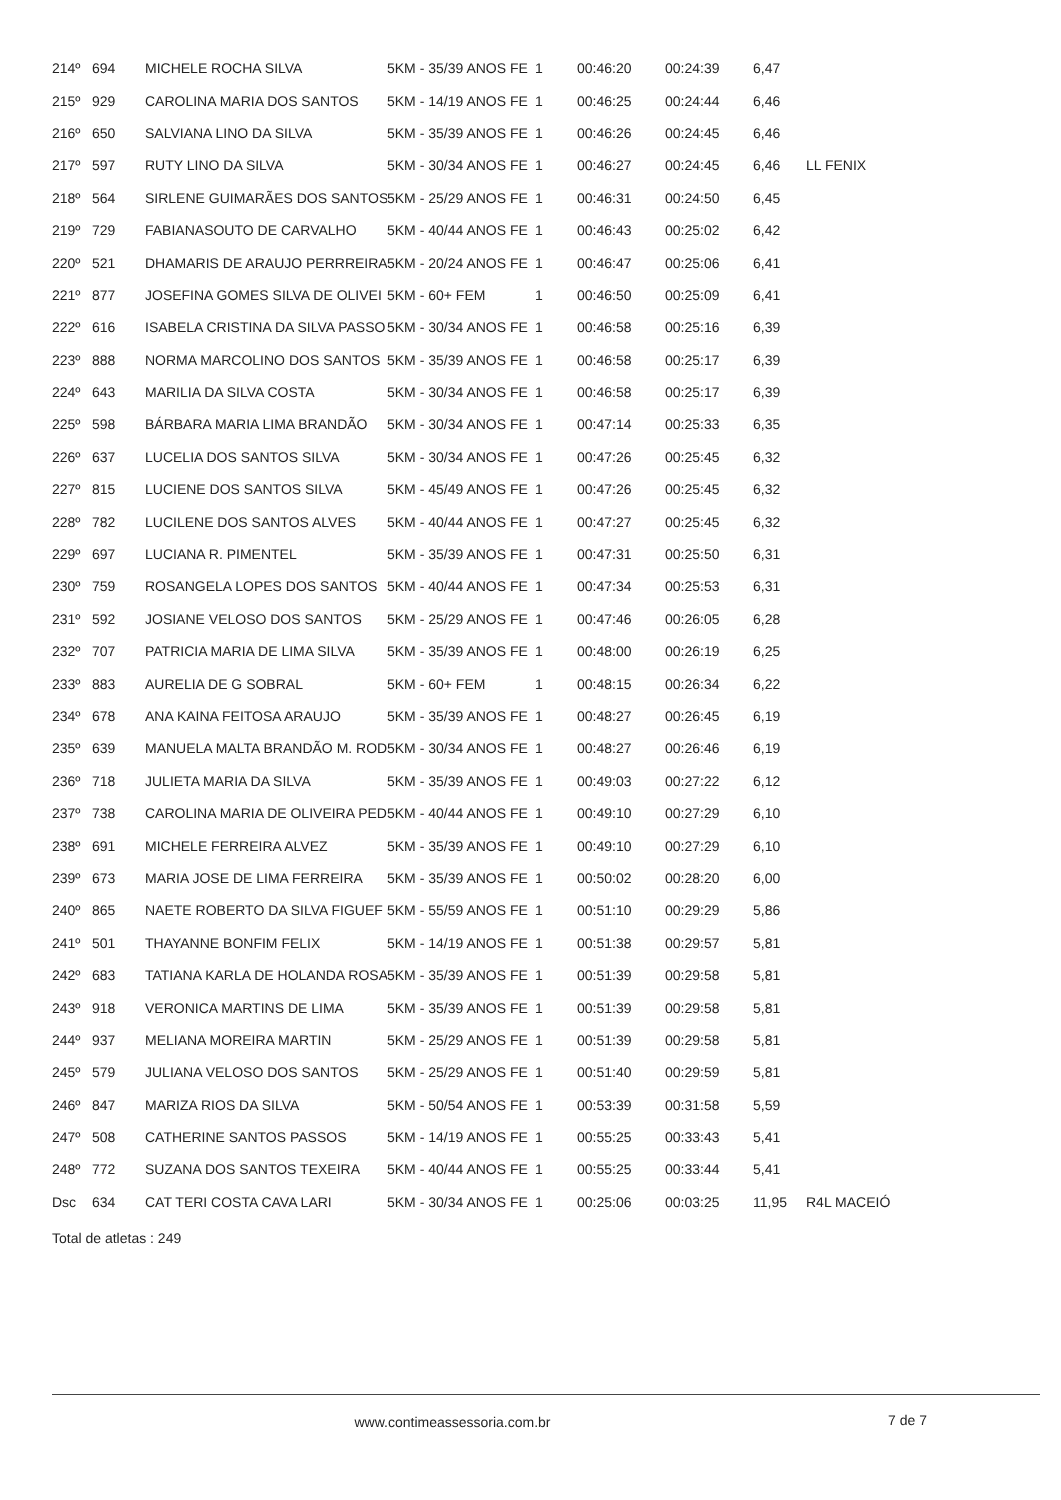| 214º | 694 | MICHELE ROCHA SILVA | 5KM - 35/39 ANOS FE | 1 | 00:46:20 | 00:24:39 | 6,47 | |
| 215º | 929 | CAROLINA MARIA DOS SANTOS | 5KM - 14/19 ANOS FE | 1 | 00:46:25 | 00:24:44 | 6,46 | |
| 216º | 650 | SALVIANA LINO DA SILVA | 5KM - 35/39 ANOS FE | 1 | 00:46:26 | 00:24:45 | 6,46 | |
| 217º | 597 | RUTY LINO DA SILVA | 5KM - 30/34 ANOS FE | 1 | 00:46:27 | 00:24:45 | 6,46 | LL FENIX |
| 218º | 564 | SIRLENE GUIMARÃES DOS SANTOS | 5KM - 25/29 ANOS FE | 1 | 00:46:31 | 00:24:50 | 6,45 | |
| 219º | 729 | FABIANASOUTO DE CARVALHO | 5KM - 40/44 ANOS FE | 1 | 00:46:43 | 00:25:02 | 6,42 | |
| 220º | 521 | DHAMARIS DE ARAUJO PERRREIRA | 5KM - 20/24 ANOS FE | 1 | 00:46:47 | 00:25:06 | 6,41 | |
| 221º | 877 | JOSEFINA GOMES SILVA DE OLIVEI | 5KM - 60+ FEM | 1 | 00:46:50 | 00:25:09 | 6,41 | |
| 222º | 616 | ISABELA CRISTINA DA SILVA PASSO | 5KM - 30/34 ANOS FE | 1 | 00:46:58 | 00:25:16 | 6,39 | |
| 223º | 888 | NORMA MARCOLINO DOS SANTOS | 5KM - 35/39 ANOS FE | 1 | 00:46:58 | 00:25:17 | 6,39 | |
| 224º | 643 | MARILIA DA SILVA COSTA | 5KM - 30/34 ANOS FE | 1 | 00:46:58 | 00:25:17 | 6,39 | |
| 225º | 598 | BÁRBARA MARIA LIMA BRANDÃO | 5KM - 30/34 ANOS FE | 1 | 00:47:14 | 00:25:33 | 6,35 | |
| 226º | 637 | LUCELIA DOS SANTOS SILVA | 5KM - 30/34 ANOS FE | 1 | 00:47:26 | 00:25:45 | 6,32 | |
| 227º | 815 | LUCIENE DOS SANTOS SILVA | 5KM - 45/49 ANOS FE | 1 | 00:47:26 | 00:25:45 | 6,32 | |
| 228º | 782 | LUCILENE DOS SANTOS ALVES | 5KM - 40/44 ANOS FE | 1 | 00:47:27 | 00:25:45 | 6,32 | |
| 229º | 697 | LUCIANA R. PIMENTEL | 5KM - 35/39 ANOS FE | 1 | 00:47:31 | 00:25:50 | 6,31 | |
| 230º | 759 | ROSANGELA LOPES DOS SANTOS | 5KM - 40/44 ANOS FE | 1 | 00:47:34 | 00:25:53 | 6,31 | |
| 231º | 592 | JOSIANE VELOSO DOS SANTOS | 5KM - 25/29 ANOS FE | 1 | 00:47:46 | 00:26:05 | 6,28 | |
| 232º | 707 | PATRICIA MARIA DE LIMA SILVA | 5KM - 35/39 ANOS FE | 1 | 00:48:00 | 00:26:19 | 6,25 | |
| 233º | 883 | AURELIA DE G SOBRAL | 5KM - 60+ FEM | 1 | 00:48:15 | 00:26:34 | 6,22 | |
| 234º | 678 | ANA KAINA FEITOSA ARAUJO | 5KM - 35/39 ANOS FE | 1 | 00:48:27 | 00:26:45 | 6,19 | |
| 235º | 639 | MANUELA MALTA BRANDÃO M. ROD | 5KM - 30/34 ANOS FE | 1 | 00:48:27 | 00:26:46 | 6,19 | |
| 236º | 718 | JULIETA MARIA DA SILVA | 5KM - 35/39 ANOS FE | 1 | 00:49:03 | 00:27:22 | 6,12 | |
| 237º | 738 | CAROLINA MARIA DE OLIVEIRA PED | 5KM - 40/44 ANOS FE | 1 | 00:49:10 | 00:27:29 | 6,10 | |
| 238º | 691 | MICHELE FERREIRA ALVEZ | 5KM - 35/39 ANOS FE | 1 | 00:49:10 | 00:27:29 | 6,10 | |
| 239º | 673 | MARIA JOSE DE LIMA FERREIRA | 5KM - 35/39 ANOS FE | 1 | 00:50:02 | 00:28:20 | 6,00 | |
| 240º | 865 | NAETE ROBERTO DA SILVA FIGUEF | 5KM - 55/59 ANOS FE | 1 | 00:51:10 | 00:29:29 | 5,86 | |
| 241º | 501 | THAYANNE BONFIM FELIX | 5KM - 14/19 ANOS FE | 1 | 00:51:38 | 00:29:57 | 5,81 | |
| 242º | 683 | TATIANA KARLA DE HOLANDA ROSA | 5KM - 35/39 ANOS FE | 1 | 00:51:39 | 00:29:58 | 5,81 | |
| 243º | 918 | VERONICA MARTINS DE LIMA | 5KM - 35/39 ANOS FE | 1 | 00:51:39 | 00:29:58 | 5,81 | |
| 244º | 937 | MELIANA MOREIRA MARTIN | 5KM - 25/29 ANOS FE | 1 | 00:51:39 | 00:29:58 | 5,81 | |
| 245º | 579 | JULIANA VELOSO DOS SANTOS | 5KM - 25/29 ANOS FE | 1 | 00:51:40 | 00:29:59 | 5,81 | |
| 246º | 847 | MARIZA RIOS DA SILVA | 5KM - 50/54 ANOS FE | 1 | 00:53:39 | 00:31:58 | 5,59 | |
| 247º | 508 | CATHERINE SANTOS PASSOS | 5KM - 14/19 ANOS FE | 1 | 00:55:25 | 00:33:43 | 5,41 | |
| 248º | 772 | SUZANA DOS SANTOS TEXEIRA | 5KM - 40/44 ANOS FE | 1 | 00:55:25 | 00:33:44 | 5,41 | |
| Dsc | 634 | CAT TERI COSTA CAVA LARI | 5KM - 30/34 ANOS FE | 1 | 00:25:06 | 00:03:25 | 11,95 | R4L MACEIÓ |
| Total de atletas : 249 | | | | | | | | |
www.contimeassessoria.com.br 7 de 7